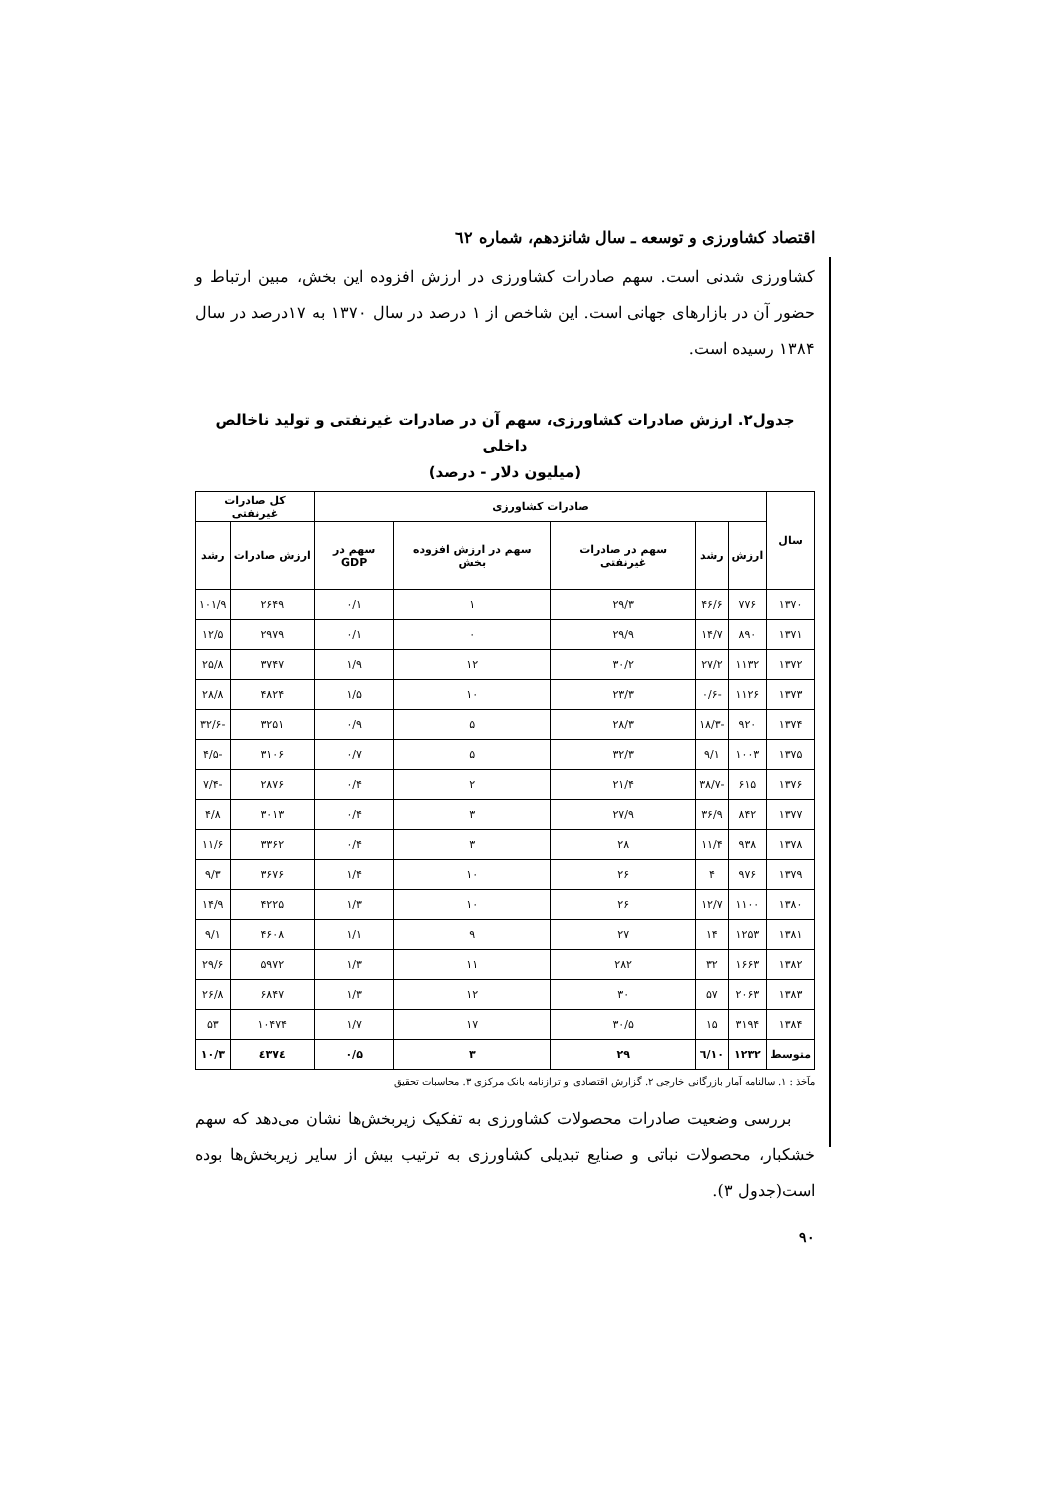اقتصاد کشاورزی و توسعه ـ سال شانزدهم، شماره ٦٢
کشاورزی شدنی است. سهم صادرات کشاورزی در ارزش افزوده این بخش، مبین ارتباط و حضور آن در بازارهای جهانی است. این شاخص از ۱ درصد در سال ۱۳۷۰ به ۱۷درصد در سال ۱۳۸۴ رسیده است.
جدول۲. ارزش صادرات کشاورزی، سهم آن در صادرات غیرنفتی و تولید ناخالص داخلی
(میلیون دلار - درصد)
| سال | صادرات کشاورزی | | | | | کل صادرات غیرنفتی | |
| --- | --- | --- | --- | --- | --- | --- | --- |
| | ارزش | رشد | سهم در صادرات غیرنفتی | سهم در ارزش افزوده بخش | سهم در GDP | ارزش صادرات | رشد |
| ۱۳۷۰ | ۷۷۶ | ۴۶/۶ | ۲۹/۳ | ۱ | ۰/۱ | ۲۶۴۹ | ۱۰۱/۹ |
| ۱۳۷۱ | ۸۹۰ | ۱۴/۷ | ۲۹/۹ | ۰ | ۰/۱ | ۲۹۷۹ | ۱۲/۵ |
| ۱۳۷۲ | ۱۱۳۲ | ۲۷/۲ | ۳۰/۲ | ۱۲ | ۱/۹ | ۳۷۴۷ | ۲۵/۸ |
| ۱۳۷۳ | ۱۱۲۶ | -۰/۶ | ۲۳/۳ | ۱۰ | ۱/۵ | ۴۸۲۴ | ۲۸/۸ |
| ۱۳۷۴ | ۹۲۰ | -۱۸/۳ | ۲۸/۳ | ۵ | ۰/۹ | ۳۲۵۱ | -۳۲/۶ |
| ۱۳۷۵ | ۱۰۰۳ | ۹/۱ | ۳۲/۳ | ۵ | ۰/۷ | ۳۱۰۶ | -۴/۵ |
| ۱۳۷۶ | ۶۱۵ | -۳۸/۷ | ۲۱/۴ | ۲ | ۰/۴ | ۲۸۷۶ | -۷/۴ |
| ۱۳۷۷ | ۸۴۲ | ۳۶/۹ | ۲۷/۹ | ۳ | ۰/۴ | ۳۰۱۳ | ۴/۸ |
| ۱۳۷۸ | ۹۳۸ | ۱۱/۴ | ۲۸ | ۳ | ۰/۴ | ۳۳۶۲ | ۱۱/۶ |
| ۱۳۷۹ | ۹۷۶ | ۴ | ۲۶ | ۱۰ | ۱/۴ | ۳۶۷۶ | ۹/۳ |
| ۱۳۸۰ | ۱۱۰۰ | ۱۲/۷ | ۲۶ | ۱۰ | ۱/۳ | ۴۲۲۵ | ۱۴/۹ |
| ۱۳۸۱ | ۱۲۵۳ | ۱۴ | ۲۷ | ۹ | ۱/۱ | ۴۶۰۸ | ۹/۱ |
| ۱۳۸۲ | ۱۶۶۳ | ۳۲ | ۲۸۲ | ۱۱ | ۱/۳ | ۵۹۷۲ | ۲۹/۶ |
| ۱۳۸۳ | ۲۰۶۳ | ۵۷ | ۳۰ | ۱۲ | ۱/۳ | ۶۸۴۷ | ۲۶/۸ |
| ۱۳۸۴ | ۳۱۹۴ | ۱۵ | ۳۰/۵ | ۱۷ | ۱/۷ | ۱۰۴۷۴ | ۵۳ |
| متوسط | ۱۲۳۲ | ۱۰/٦ | ۲۹ | ۳ | ۰/۵ | ٤۳۷٤ | ۱۰/۳ |
مآخذ : ۱. سالنامه آمار بازرگانی خارجی ۲. گزارش اقتصادی و ترازنامه بانک مرکزی ۳. محاسبات تحقیق
بررسی وضعیت صادرات محصولات کشاورزی به تفکیک زیربخش‌ها نشان می‌دهد که سهم خشکبار، محصولات نباتی و صنایع تبدیلی کشاورزی به ترتیب بیش از سایر زیربخش‌ها بوده است(جدول ۳).
۹۰